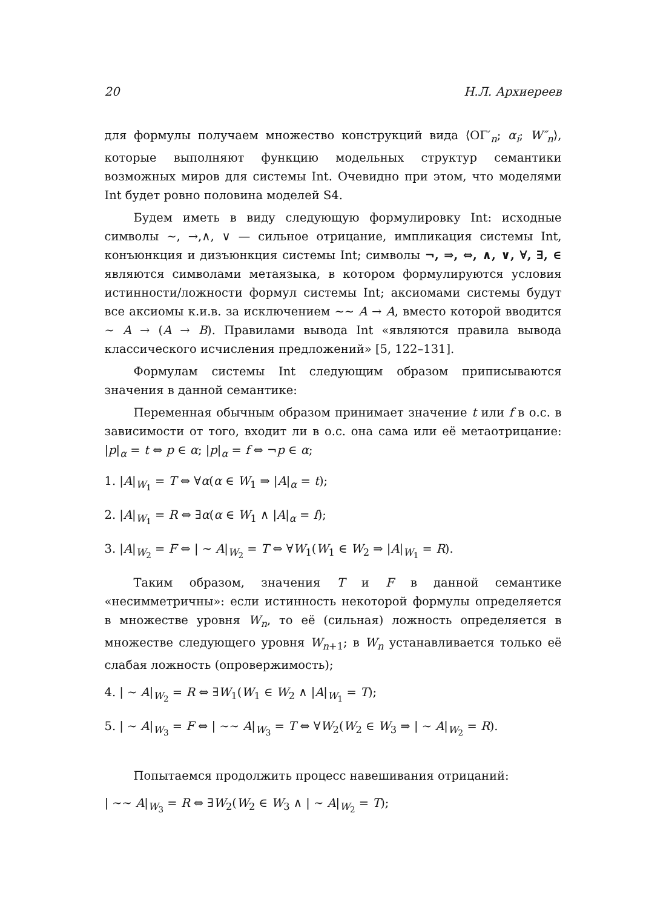20 Н.Л. Архиереев
для формулы получаем множество конструкций вида ⟨ОΓ′<sub>n</sub>; α<sub>i</sub>; W″<sub>n</sub>⟩, которые выполняют функцию модельных структур семантики возможных миров для системы Int. Очевидно при этом, что моделями Int будет ровно половина моделей S4.
Будем иметь в виду следующую формулировку Int: исходные символы ∼, →,∧, ∨ — сильное отрицание, импликация системы Int, конъюнкция и дизъюнкция системы Int; символы ¬, ⇒, ⇔, ∧, ∨, ∀, ∃, ∈ являются символами метаязыка, в котором формулируются условия истинности/ложности формул системы Int; аксиомами системы будут все аксиомы к.и.в. за исключением ∼∼ A → A, вместо которой вводится ∼ A → (A → B). Правилами вывода Int «являются правила вывода классического исчисления предложений» [5, 122–131].
Формулам системы Int следующим образом приписываются значения в данной семантике:
Переменная обычным образом принимает значение t или f в о.с. в зависимости от того, входит ли в о.с. она сама или её метаотрицание: |p|<sub>α</sub> = t ⇔ p ∈ α; |p|<sub>α</sub> = f ⇔ ¬p ∈ α;
1. |A|<sub>W<sub>1</sub></sub> = T ⇔ ∀α(α ∈ W<sub>1</sub> ⇒ |A|<sub>α</sub> = t);
2. |A|<sub>W<sub>1</sub></sub> = R ⇔ ∃α(α ∈ W<sub>1</sub> ∧ |A|<sub>α</sub> = f);
3. |A|<sub>W<sub>2</sub></sub> = F ⇔ | ∼ A|<sub>W<sub>2</sub></sub> = T ⇔ ∀W<sub>1</sub>(W<sub>1</sub> ∈ W<sub>2</sub> ⇒ |A|<sub>W<sub>1</sub></sub> = R).
Таким образом, значения T и F в данной семантике «несимметричны»: если истинность некоторой формулы определяется в множестве уровня W<sub>n</sub>, то её (сильная) ложность определяется в множестве следующего уровня W<sub>n+1</sub>; в W<sub>n</sub> устанавливается только её слабая ложность (опровержимость);
4. | ∼ A|<sub>W<sub>2</sub></sub> = R ⇔ ∃W<sub>1</sub>(W<sub>1</sub> ∈ W<sub>2</sub> ∧ |A|<sub>W<sub>1</sub></sub> = T);
5. | ∼ A|<sub>W<sub>3</sub></sub> = F ⇔ | ∼∼ A|<sub>W<sub>3</sub></sub> = T ⇔ ∀W<sub>2</sub>(W<sub>2</sub> ∈ W<sub>3</sub> ⇒ | ∼ A|<sub>W<sub>2</sub></sub> = R).
Попытаемся продолжить процесс навешивания отрицаний:
| ∼∼ A|<sub>W<sub>3</sub></sub> = R ⇔ ∃W<sub>2</sub>(W<sub>2</sub> ∈ W<sub>3</sub> ∧ | ∼ A|<sub>W<sub>2</sub></sub> = T);